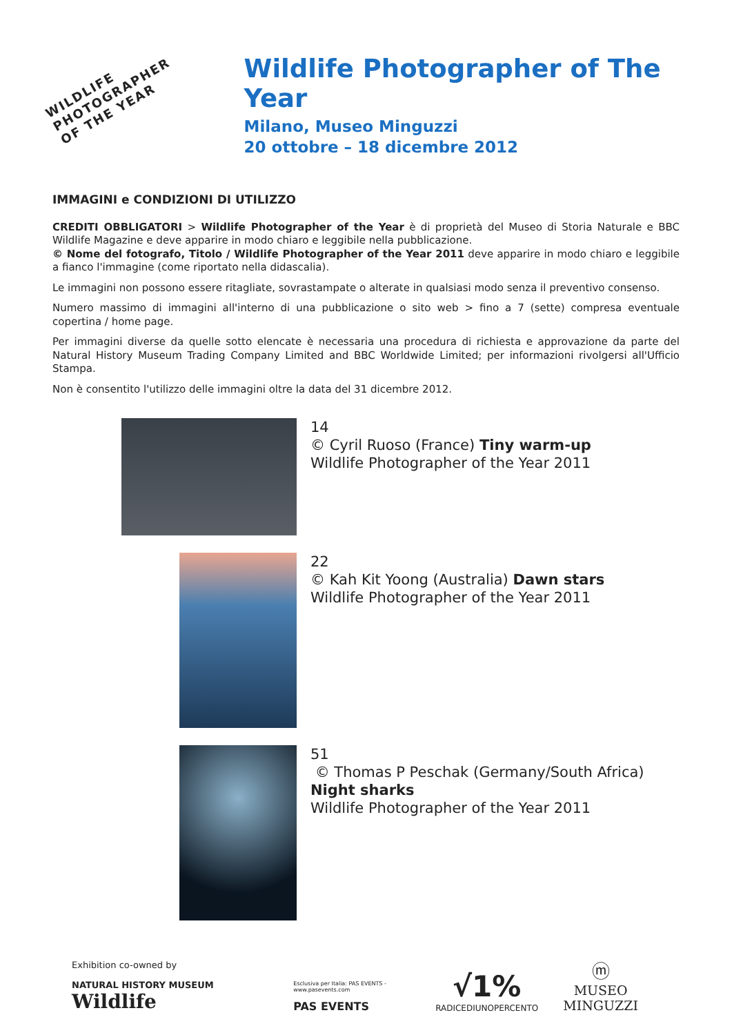WILDLIFE PHOTOGRAPHER
OF THE YEAR
Wildlife Photographer of The Year
Milano, Museo Minguzzi
20 ottobre – 18 dicembre 2012
IMMAGINI e CONDIZIONI DI UTILIZZO
CREDITI OBBLIGATORI > Wildlife Photographer of the Year è di proprietà del Museo di Storia Naturale e BBC Wildlife Magazine e deve apparire in modo chiaro e leggibile nella pubblicazione.
© Nome del fotografo, Titolo / Wildlife Photographer of the Year 2011 deve apparire in modo chiaro e leggibile a fianco l'immagine (come riportato nella didascalia).
Le immagini non possono essere ritagliate, sovrastampate o alterate in qualsiasi modo senza il preventivo consenso.
Numero massimo di immagini all'interno di una pubblicazione o sito web > fino a 7 (sette) compresa eventuale copertina / home page.
Per immagini diverse da quelle sotto elencate è necessaria una procedura di richiesta e approvazione da parte del Natural History Museum Trading Company Limited and BBC Worldwide Limited; per informazioni rivolgersi all'Ufficio Stampa.
Non è consentito l'utilizzo delle immagini oltre la data del 31 dicembre 2012.
14
© Cyril Ruoso (France) Tiny warm-up
Wildlife Photographer of the Year 2011
22
© Kah Kit Yoong (Australia) Dawn stars
Wildlife Photographer of the Year 2011
51
© Thomas P Peschak (Germany/South Africa)
Night sharks
Wildlife Photographer of the Year 2011
Exhibition co-owned by
NATURAL HISTORY MUSEUM Wildlife
Esclusiva per Italia: PAS EVENTS - www.pasevents.com
PAS EVENTS
√1%
RADICEDIUNOPERCENTO
ⓜ
MUSEO MINGUZZI